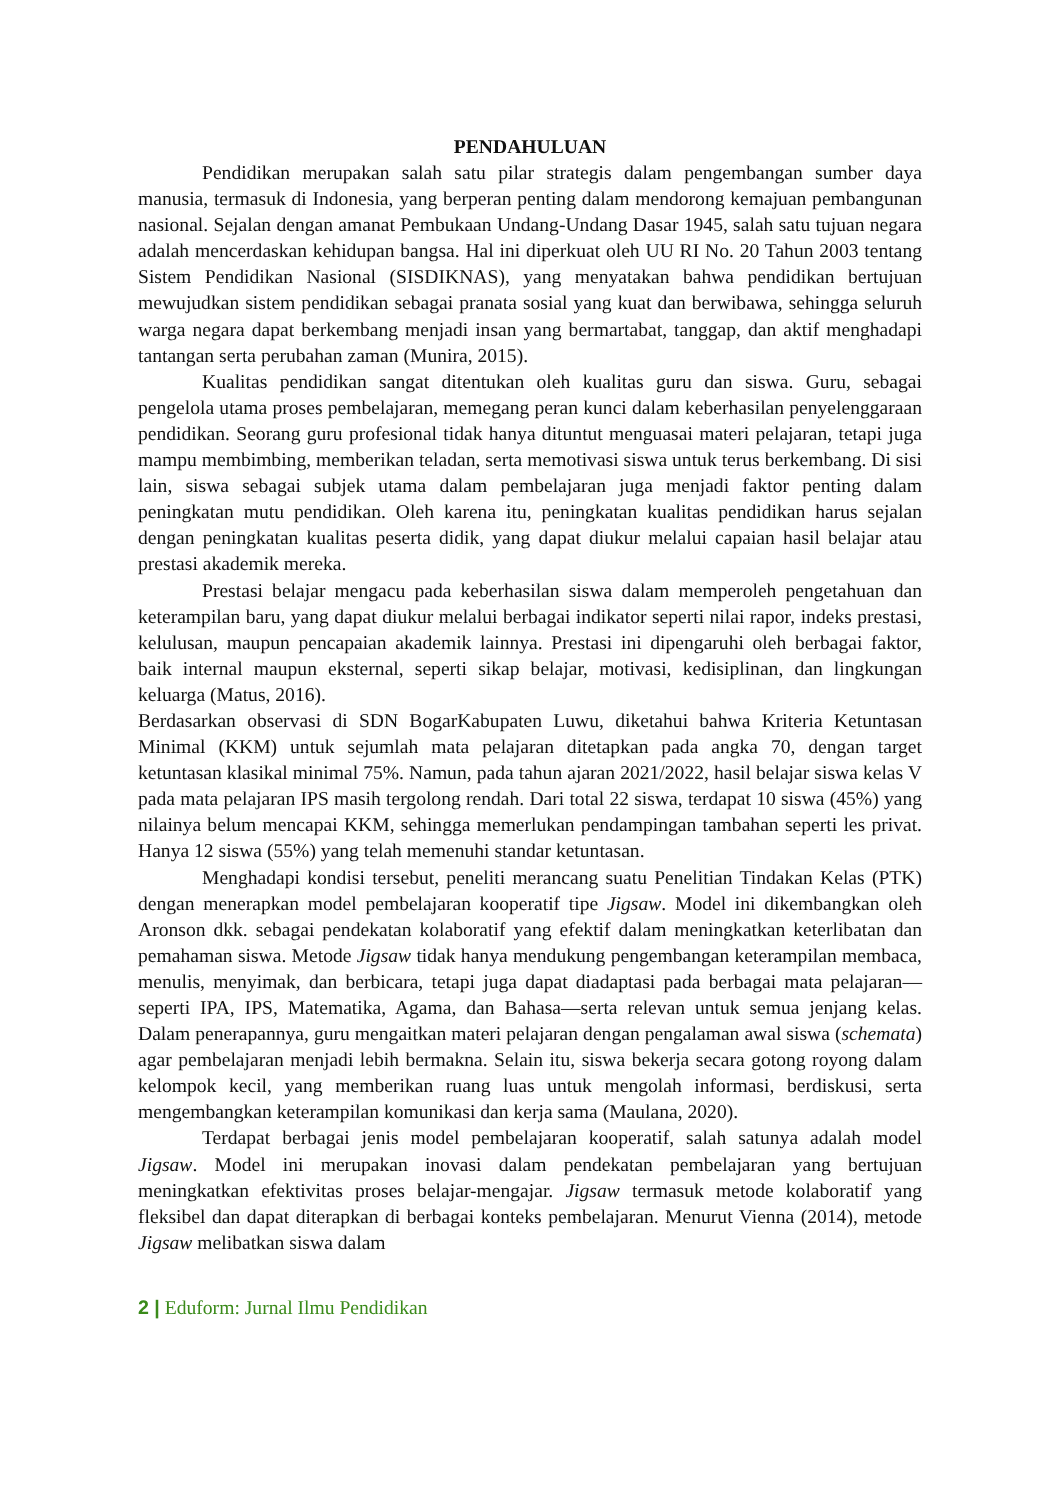PENDAHULUAN
Pendidikan merupakan salah satu pilar strategis dalam pengembangan sumber daya manusia, termasuk di Indonesia, yang berperan penting dalam mendorong kemajuan pembangunan nasional. Sejalan dengan amanat Pembukaan Undang-Undang Dasar 1945, salah satu tujuan negara adalah mencerdaskan kehidupan bangsa. Hal ini diperkuat oleh UU RI No. 20 Tahun 2003 tentang Sistem Pendidikan Nasional (SISDIKNAS), yang menyatakan bahwa pendidikan bertujuan mewujudkan sistem pendidikan sebagai pranata sosial yang kuat dan berwibawa, sehingga seluruh warga negara dapat berkembang menjadi insan yang bermartabat, tanggap, dan aktif menghadapi tantangan serta perubahan zaman (Munira, 2015).
Kualitas pendidikan sangat ditentukan oleh kualitas guru dan siswa. Guru, sebagai pengelola utama proses pembelajaran, memegang peran kunci dalam keberhasilan penyelenggaraan pendidikan. Seorang guru profesional tidak hanya dituntut menguasai materi pelajaran, tetapi juga mampu membimbing, memberikan teladan, serta memotivasi siswa untuk terus berkembang. Di sisi lain, siswa sebagai subjek utama dalam pembelajaran juga menjadi faktor penting dalam peningkatan mutu pendidikan. Oleh karena itu, peningkatan kualitas pendidikan harus sejalan dengan peningkatan kualitas peserta didik, yang dapat diukur melalui capaian hasil belajar atau prestasi akademik mereka.
Prestasi belajar mengacu pada keberhasilan siswa dalam memperoleh pengetahuan dan keterampilan baru, yang dapat diukur melalui berbagai indikator seperti nilai rapor, indeks prestasi, kelulusan, maupun pencapaian akademik lainnya. Prestasi ini dipengaruhi oleh berbagai faktor, baik internal maupun eksternal, seperti sikap belajar, motivasi, kedisiplinan, dan lingkungan keluarga (Matus, 2016).
Berdasarkan observasi di SDN BogarKabupaten Luwu, diketahui bahwa Kriteria Ketuntasan Minimal (KKM) untuk sejumlah mata pelajaran ditetapkan pada angka 70, dengan target ketuntasan klasikal minimal 75%. Namun, pada tahun ajaran 2021/2022, hasil belajar siswa kelas V pada mata pelajaran IPS masih tergolong rendah. Dari total 22 siswa, terdapat 10 siswa (45%) yang nilainya belum mencapai KKM, sehingga memerlukan pendampingan tambahan seperti les privat. Hanya 12 siswa (55%) yang telah memenuhi standar ketuntasan.
Menghadapi kondisi tersebut, peneliti merancang suatu Penelitian Tindakan Kelas (PTK) dengan menerapkan model pembelajaran kooperatif tipe Jigsaw. Model ini dikembangkan oleh Aronson dkk. sebagai pendekatan kolaboratif yang efektif dalam meningkatkan keterlibatan dan pemahaman siswa. Metode Jigsaw tidak hanya mendukung pengembangan keterampilan membaca, menulis, menyimak, dan berbicara, tetapi juga dapat diadaptasi pada berbagai mata pelajaran—seperti IPA, IPS, Matematika, Agama, dan Bahasa—serta relevan untuk semua jenjang kelas. Dalam penerapannya, guru mengaitkan materi pelajaran dengan pengalaman awal siswa (schemata) agar pembelajaran menjadi lebih bermakna. Selain itu, siswa bekerja secara gotong royong dalam kelompok kecil, yang memberikan ruang luas untuk mengolah informasi, berdiskusi, serta mengembangkan keterampilan komunikasi dan kerja sama (Maulana, 2020).
Terdapat berbagai jenis model pembelajaran kooperatif, salah satunya adalah model Jigsaw. Model ini merupakan inovasi dalam pendekatan pembelajaran yang bertujuan meningkatkan efektivitas proses belajar-mengajar. Jigsaw termasuk metode kolaboratif yang fleksibel dan dapat diterapkan di berbagai konteks pembelajaran. Menurut Vienna (2014), metode Jigsaw melibatkan siswa dalam
2 | Eduform: Jurnal Ilmu Pendidikan